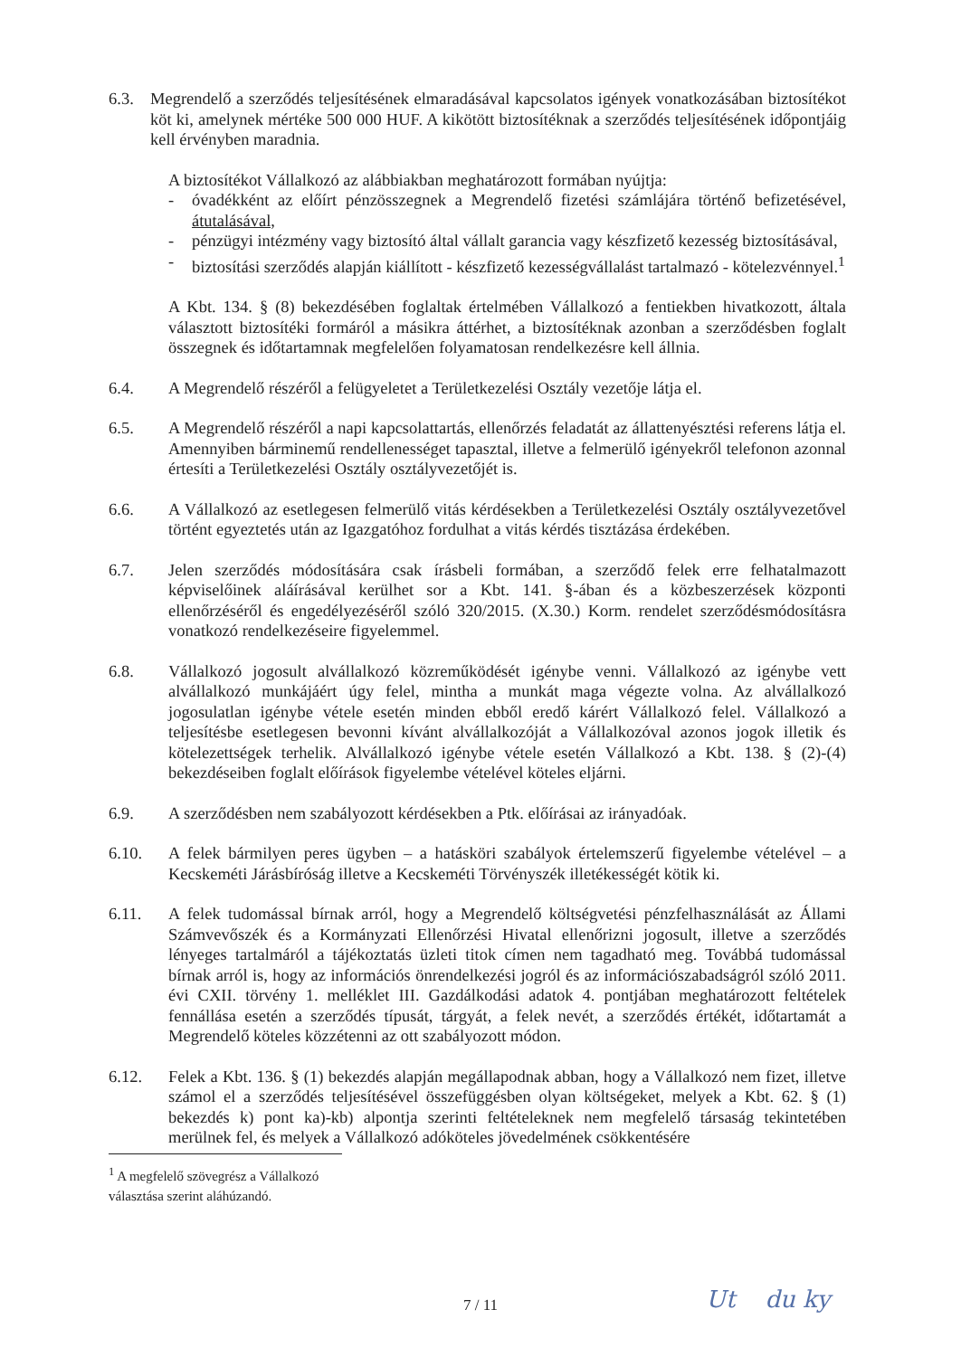6.3. Megrendelő a szerződés teljesítésének elmaradásával kapcsolatos igények vonatkozásában biztosítékot köt ki, amelynek mértéke 500 000 HUF. A kikötött biztosítéknak a szerződés teljesítésének időpontjáig kell érvényben maradnia.
A biztosítékot Vállalkozó az alábbiakban meghatározott formában nyújtja:
- óvadékként az előírt pénzösszegnek a Megrendelő fizetési számlájára történő befizetésével, átutalásával,
- pénzügyi intézmény vagy biztosító által vállalt garancia vagy készfizető kezesség biztosításával,
- biztosítási szerződés alapján kiállított - készfizető kezességvállalást tartalmazó - kötelezvénnyel.<sup>1</sup>
A Kbt. 134. § (8) bekezdésében foglaltak értelmében Vállalkozó a fentiekben hivatkozott, általa választott biztosítéki formáról a másikra áttérhet, a biztosítéknak azonban a szerződésben foglalt összegnek és időtartamnak megfelelően folyamatosan rendelkezésre kell állnia.
6.4. A Megrendelő részéről a felügyeletet a Területkezelési Osztály vezetője látja el.
6.5. A Megrendelő részéről a napi kapcsolattartás, ellenőrzés feladatát az állattenyésztési referens látja el. Amennyiben bárminemű rendellenességet tapasztal, illetve a felmerülő igényekről telefonon azonnal értesíti a Területkezelési Osztály osztályvezetőjét is.
6.6. A Vállalkozó az esetlegesen felmerülő vitás kérdésekben a Területkezelési Osztály osztályvezetővel történt egyeztetés után az Igazgatóhoz fordulhat a vitás kérdés tisztázása érdekében.
6.7. Jelen szerződés módosítására csak írásbeli formában, a szerződő felek erre felhatalmazott képviselőinek aláírásával kerülhet sor a Kbt. 141. §-ában és a közbeszerzések központi ellenőrzéséről és engedélyezéséről szóló 320/2015. (X.30.) Korm. rendelet szerződésmódosításra vonatkozó rendelkezéseire figyelemmel.
6.8. Vállalkozó jogosult alvállalkozó közreműködését igénybe venni. Vállalkozó az igénybe vett alvállalkozó munkájáért úgy felel, mintha a munkát maga végezte volna. Az alvállalkozó jogosulatlan igénybe vétele esetén minden ebből eredő kárért Vállalkozó felel. Vállalkozó a teljesítésbe esetlegesen bevonni kívánt alvállalkozóját a Vállalkozóval azonos jogok illetik és kötelezettségek terhelik. Alvállalkozó igénybe vétele esetén Vállalkozó a Kbt. 138. § (2)-(4) bekezdéseiben foglalt előírások figyelembe vételével köteles eljárni.
6.9. A szerződésben nem szabályozott kérdésekben a Ptk. előírásai az irányadóak.
6.10. A felek bármilyen peres ügyben – a hatásköri szabályok értelemszerű figyelembe vételével – a Kecskeméti Járásbíróság illetve a Kecskeméti Törvényszék illetékességét kötik ki.
6.11. A felek tudomással bírnak arról, hogy a Megrendelő költségvetési pénzfelhasználását az Állami Számvevőszék és a Kormányzati Ellenőrzési Hivatal ellenőrizni jogosult, illetve a szerződés lényeges tartalmáról a tájékoztatás üzleti titok címen nem tagadható meg. Továbbá tudomással bírnak arról is, hogy az információs önrendelkezési jogról és az információszabadságról szóló 2011. évi CXII. törvény 1. melléklet III. Gazdálkodási adatok 4. pontjában meghatározott feltételek fennállása esetén a szerződés típusát, tárgyát, a felek nevét, a szerződés értékét, időtartamát a Megrendelő köteles közzétenni az ott szabályozott módon.
6.12. Felek a Kbt. 136. § (1) bekezdés alapján megállapodnak abban, hogy a Vállalkozó nem fizet, illetve számol el a szerződés teljesítésével összefüggésben olyan költségeket, melyek a Kbt. 62. § (1) bekezdés k) pont ka)-kb) alpontja szerinti feltételeknek nem megfelelő társaság tekintetében merülnek fel, és melyek a Vállalkozó adóköteles jövedelmének csökkentésére
<sup>1</sup> A megfelelő szövegrész a Vállalkozó választása szerint aláhúzandó.
7 / 11 Ut du ky